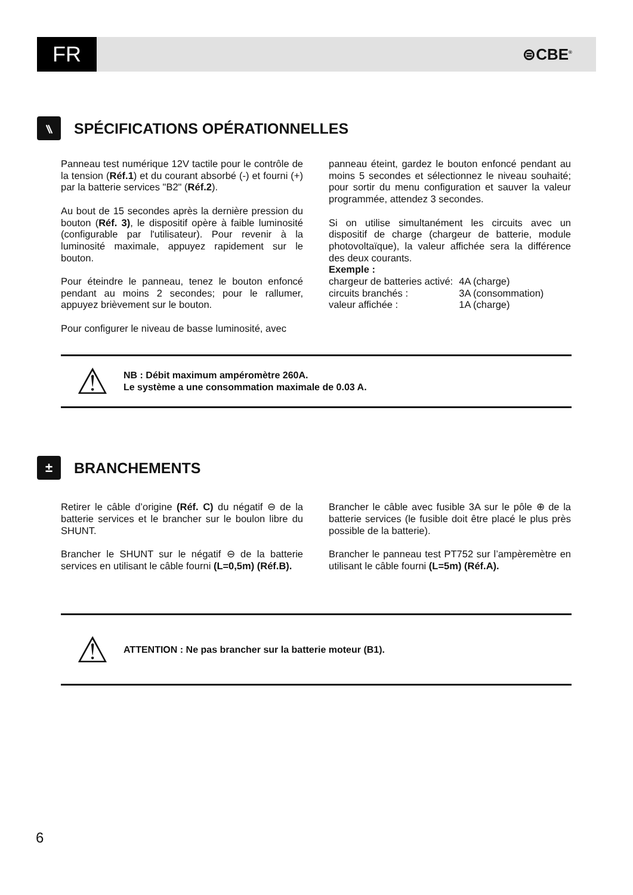FR
⊜CBE<sup>®</sup>
⑊ SPÉCIFICATIONS OPÉRATIONNELLES
Panneau test numérique 12V tactile pour le contrôle de la tension (Réf.1) et du courant absorbé (-) et fourni (+) par la batterie services "B2" (Réf.2).
Au bout de 15 secondes après la dernière pression du bouton (Réf. 3), le dispositif opère à faible luminosité (configurable par l'utilisateur). Pour revenir à la luminosité maximale, appuyez rapidement sur le bouton.
Pour éteindre le panneau, tenez le bouton enfoncé pendant au moins 2 secondes; pour le rallumer, appuyez brièvement sur le bouton.
Pour configurer le niveau de basse luminosité, avec
panneau éteint, gardez le bouton enfoncé pendant au moins 5 secondes et sélectionnez le niveau souhaité; pour sortir du menu configuration et sauver la valeur programmée, attendez 3 secondes.
Si on utilise simultanément les circuits avec un dispositif de charge (chargeur de batterie, module photovoltaïque), la valeur affichée sera la différence des deux courants.
Exemple :
| chargeur de batteries activé: | 4A (charge) |
| circuits branchés : | 3A (consommation) |
| valeur affichée : | 1A (charge) |
⚠
NB : Débit maximum ampéromètre 260A.
Le système a une consommation maximale de 0.03 A.
± BRANCHEMENTS
Retirer le câble d’origine (Réf. C) du négatif ⊖ de la batterie services et le brancher sur le boulon libre du SHUNT.
Brancher le SHUNT sur le négatif ⊖ de la batterie services en utilisant le câble fourni (L=0,5m) (Réf.B).
Brancher le câble avec fusible 3A sur le pôle ⊕ de la batterie services (le fusible doit être placé le plus près possible de la batterie).
Brancher le panneau test PT752 sur l’ampèremètre en utilisant le câble fourni (L=5m) (Réf.A).
⚠
ATTENTION : Ne pas brancher sur la batterie moteur (B1).
6